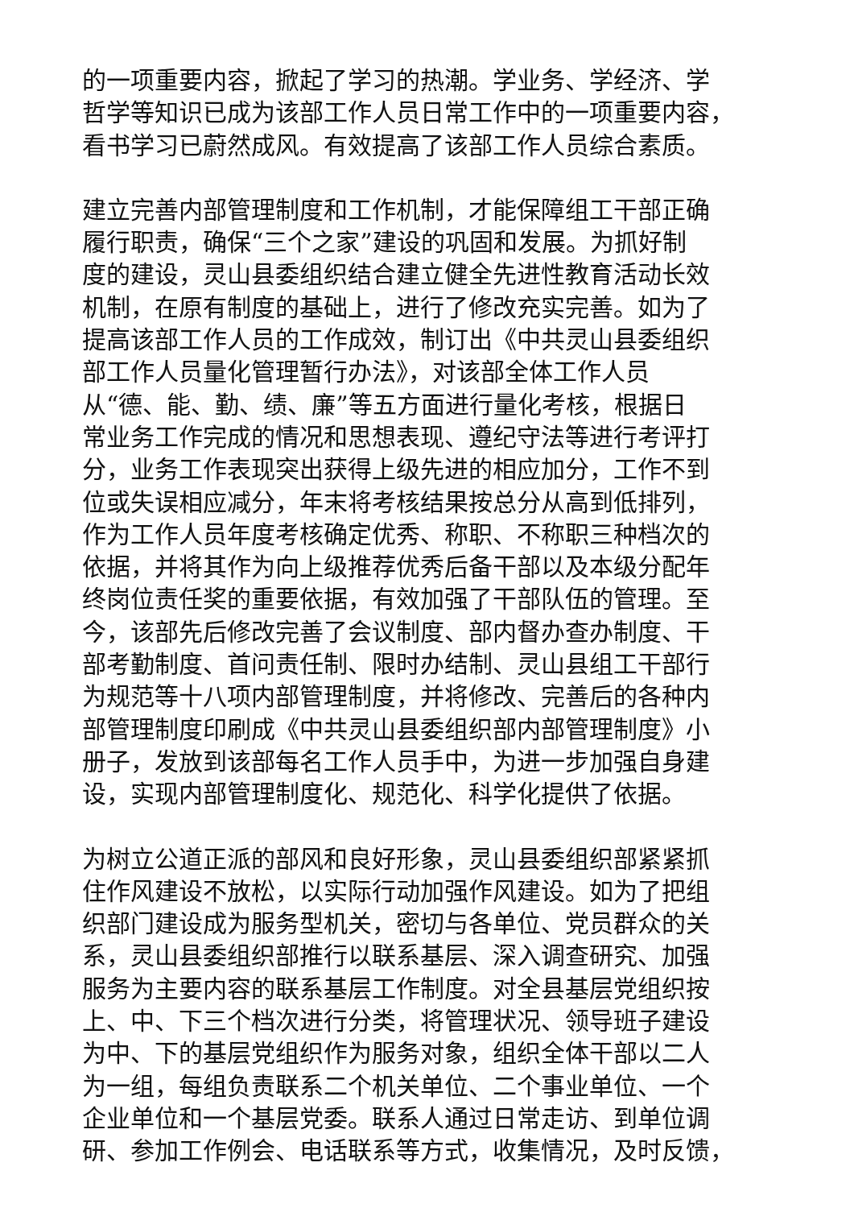的一项重要内容，掀起了学习的热潮。学业务、学经济、学
哲学等知识已成为该部工作人员日常工作中的一项重要内容，
看书学习已蔚然成风。有效提高了该部工作人员综合素质。
建立完善内部管理制度和工作机制，才能保障组工干部正确
履行职责，确保“三个之家”建设的巩固和发展。为抓好制
度的建设，灵山县委组织结合建立健全先进性教育活动长效
机制，在原有制度的基础上，进行了修改充实完善。如为了
提高该部工作人员的工作成效，制订出《中共灵山县委组织
部工作人员量化管理暂行办法》，对该部全体工作人员
从“德、能、勤、绩、廉”等五方面进行量化考核，根据日
常业务工作完成的情况和思想表现、遵纪守法等进行考评打
分，业务工作表现突出获得上级先进的相应加分，工作不到
位或失误相应减分，年末将考核结果按总分从高到低排列，
作为工作人员年度考核确定优秀、称职、不称职三种档次的
依据，并将其作为向上级推荐优秀后备干部以及本级分配年
终岗位责任奖的重要依据，有效加强了干部队伍的管理。至
今，该部先后修改完善了会议制度、部内督办查办制度、干
部考勤制度、首问责任制、限时办结制、灵山县组工干部行
为规范等十八项内部管理制度，并将修改、完善后的各种内
部管理制度印刷成《中共灵山县委组织部内部管理制度》小
册子，发放到该部每名工作人员手中，为进一步加强自身建
设，实现内部管理制度化、规范化、科学化提供了依据。
为树立公道正派的部风和良好形象，灵山县委组织部紧紧抓
住作风建设不放松，以实际行动加强作风建设。如为了把组
织部门建设成为服务型机关，密切与各单位、党员群众的关
系，灵山县委组织部推行以联系基层、深入调查研究、加强
服务为主要内容的联系基层工作制度。对全县基层党组织按
上、中、下三个档次进行分类，将管理状况、领导班子建设
为中、下的基层党组织作为服务对象，组织全体干部以二人
为一组，每组负责联系二个机关单位、二个事业单位、一个
企业单位和一个基层党委。联系人通过日常走访、到单位调
研、参加工作例会、电话联系等方式，收集情况，及时反馈，